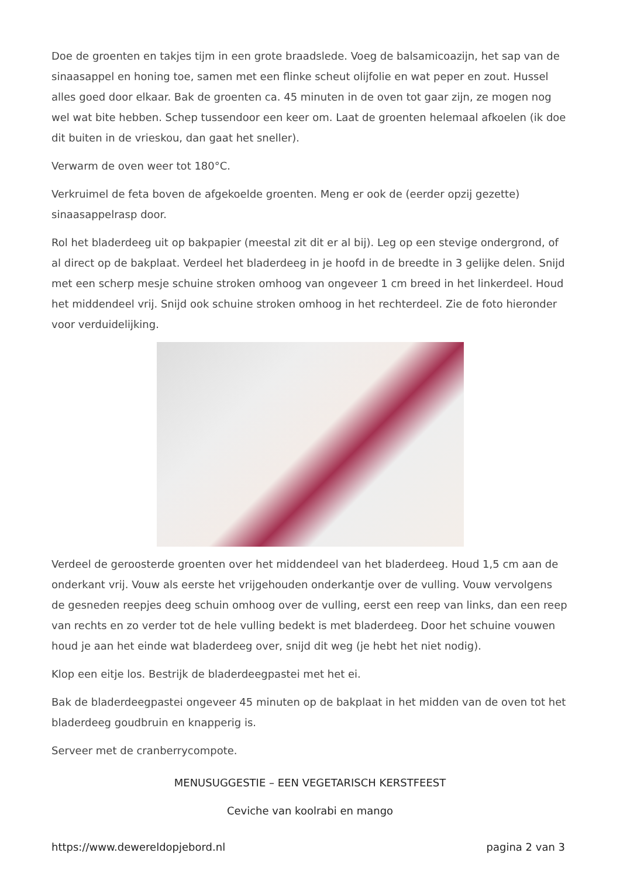Doe de groenten en takjes tijm in een grote braadslede. Voeg de balsamicoazijn, het sap van de sinaasappel en honing toe, samen met een flinke scheut olijfolie en wat peper en zout. Hussel alles goed door elkaar. Bak de groenten ca. 45 minuten in de oven tot gaar zijn, ze mogen nog wel wat bite hebben. Schep tussendoor een keer om. Laat de groenten helemaal afkoelen (ik doe dit buiten in de vrieskou, dan gaat het sneller).
Verwarm de oven weer tot 180°C.
Verkruimel de feta boven de afgekoelde groenten. Meng er ook de (eerder opzij gezette) sinaasappelrasp door.
Rol het bladerdeeg uit op bakpapier (meestal zit dit er al bij). Leg op een stevige ondergrond, of al direct op de bakplaat. Verdeel het bladerdeeg in je hoofd in de breedte in 3 gelijke delen. Snijd met een scherp mesje schuine stroken omhoog van ongeveer 1 cm breed in het linkerdeel. Houd het middendeel vrij. Snijd ook schuine stroken omhoog in het rechterdeel. Zie de foto hieronder voor verduidelijking.
Verdeel de geroosterde groenten over het middendeel van het bladerdeeg. Houd 1,5 cm aan de onderkant vrij. Vouw als eerste het vrijgehouden onderkantje over de vulling. Vouw vervolgens de gesneden reepjes deeg schuin omhoog over de vulling, eerst een reep van links, dan een reep van rechts en zo verder tot de hele vulling bedekt is met bladerdeeg. Door het schuine vouwen houd je aan het einde wat bladerdeeg over, snijd dit weg (je hebt het niet nodig).
Klop een eitje los. Bestrijk de bladerdeegpastei met het ei.
Bak de bladerdeegpastei ongeveer 45 minuten op de bakplaat in het midden van de oven tot het bladerdeeg goudbruin en knapperig is.
Serveer met de cranberrycompote.
MENUSUGGESTIE – EEN VEGETARISCH KERSTFEEST
Ceviche van koolrabi en mango
https://www.dewereldopjebord.nl pagina 2 van 3